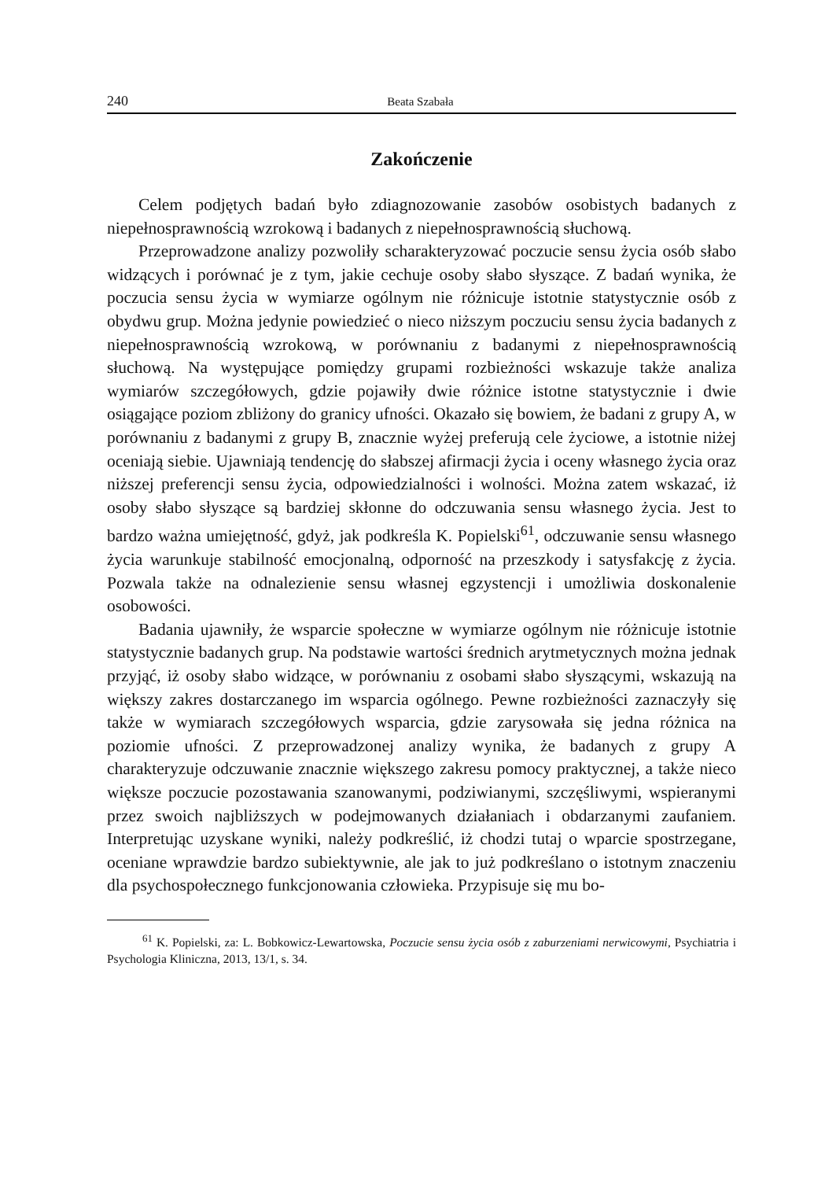240 Beata Szabała
Zakończenie
Celem podjętych badań było zdiagnozowanie zasobów osobistych badanych z niepełnosprawnością wzrokową i badanych z niepełnosprawnością słuchową.
Przeprowadzone analizy pozwoliły scharakteryzować poczucie sensu życia osób słabo widzących i porównać je z tym, jakie cechuje osoby słabo słyszące. Z badań wynika, że poczucia sensu życia w wymiarze ogólnym nie różnicuje istotnie statystycznie osób z obydwu grup. Można jedynie powiedzieć o nieco niższym poczuciu sensu życia badanych z niepełnosprawnością wzrokową, w porównaniu z badanymi z niepełnosprawnością słuchową. Na występujące pomiędzy grupami rozbieżności wskazuje także analiza wymiarów szczegółowych, gdzie pojawiły dwie różnice istotne statystycznie i dwie osiągające poziom zbliżony do granicy ufności. Okazało się bowiem, że badani z grupy A, w porównaniu z badanymi z grupy B, znacznie wyżej preferują cele życiowe, a istotnie niżej oceniają siebie. Ujawniają tendencję do słabszej afirmacji życia i oceny własnego życia oraz niższej preferencji sensu życia, odpowiedzialności i wolności. Można zatem wskazać, iż osoby słabo słyszące są bardziej skłonne do odczuwania sensu własnego życia. Jest to bardzo ważna umiejętność, gdyż, jak podkreśla K. Popielski<sup>61</sup>, odczuwanie sensu własnego życia warunkuje stabilność emocjonalną, odporność na przeszkody i satysfakcję z życia. Pozwala także na odnalezienie sensu własnej egzystencji i umożliwia doskonalenie osobowości.
Badania ujawniły, że wsparcie społeczne w wymiarze ogólnym nie różnicuje istotnie statystycznie badanych grup. Na podstawie wartości średnich arytmetycznych można jednak przyjąć, iż osoby słabo widzące, w porównaniu z osobami słabo słyszącymi, wskazują na większy zakres dostarczanego im wsparcia ogólnego. Pewne rozbieżności zaznaczyły się także w wymiarach szczegółowych wsparcia, gdzie zarysowała się jedna różnica na poziomie ufności. Z przeprowadzonej analizy wynika, że badanych z grupy A charakteryzuje odczuwanie znacznie większego zakresu pomocy praktycznej, a także nieco większe poczucie pozostawania szanowanymi, podziwianymi, szczęśliwymi, wspieranymi przez swoich najbliższych w podejmowanych działaniach i obdarzanymi zaufaniem. Interpretując uzyskane wyniki, należy podkreślić, iż chodzi tutaj o wparcie spostrzegane, oceniane wprawdzie bardzo subiektywnie, ale jak to już podkreślano o istotnym znaczeniu dla psychospołecznego funkcjonowania człowieka. Przypisuje się mu bo-
<sup>61</sup> K. Popielski, za: L. Bobkowicz-Lewartowska, Poczucie sensu życia osób z zaburzeniami nerwicowymi, Psychiatria i Psychologia Kliniczna, 2013, 13/1, s. 34.